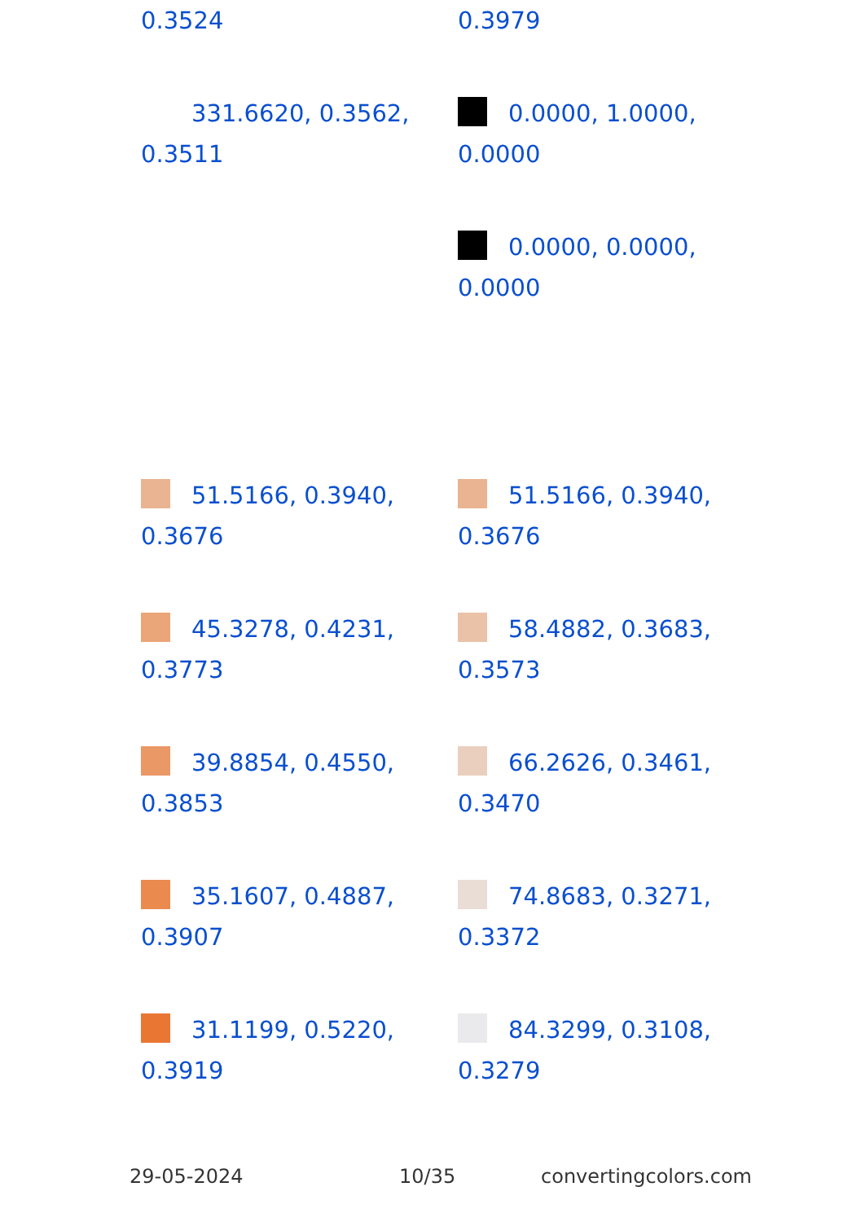0.3524 0.3979
331.6620, 0.3562, 0.3511
0.0000, 1.0000, 0.0000
0.0000, 0.0000, 0.0000
51.5166, 0.3940, 0.3676
51.5166, 0.3940, 0.3676
45.3278, 0.4231, 0.3773
58.4882, 0.3683, 0.3573
39.8854, 0.4550, 0.3853
66.2626, 0.3461, 0.3470
35.1607, 0.4887, 0.3907
74.8683, 0.3271, 0.3372
31.1199, 0.5220, 0.3919
84.3299, 0.3108, 0.3279
29-05-2024 10/35 convertingcolors.com